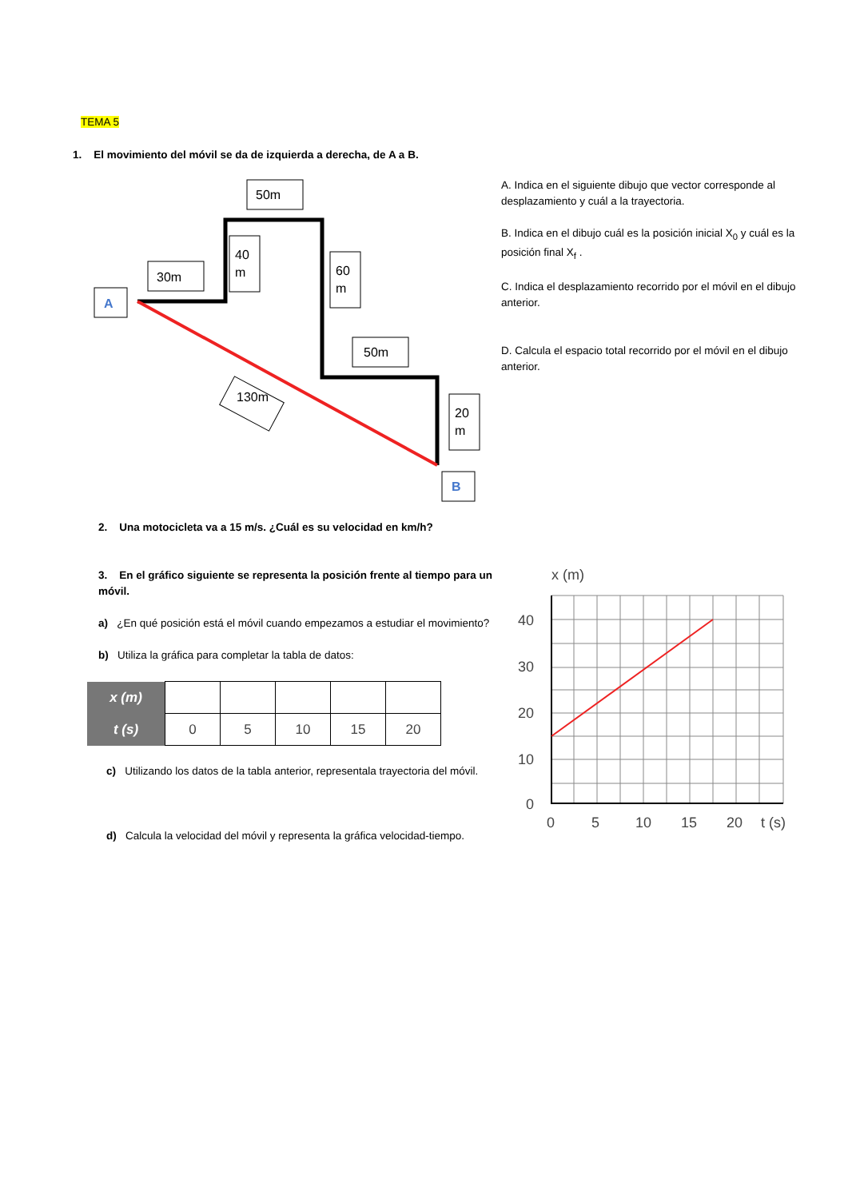TEMA 5
1. El movimiento del móvil se da de izquierda a derecha, de A a B.
A
30m
50m
40
m
60
m
50m
130m
20
m
B
A. Indica en el siguiente dibujo que vector corresponde al desplazamiento y cuál a la trayectoria.
B. Indica en el dibujo cuál es la posición inicial X<sub>0</sub> y cuál es la posición final X<sub>f</sub> .
C. Indica el desplazamiento recorrido por el móvil en el dibujo anterior.
D. Calcula el espacio total recorrido por el móvil en el dibujo anterior.
2. Una motocicleta va a 15 m/s. ¿Cuál es su velocidad en km/h?
3. En el gráfico siguiente se representa la posición frente al tiempo para un móvil.
a) ¿En qué posición está el móvil cuando empezamos a estudiar el movimiento?
b) Utiliza la gráfica para completar la tabla de datos:
| x (m) | | | | | |
| t (s) | 0 | 5 | 10 | 15 | 20 |
c) Utilizando los datos de la tabla anterior, representala trayectoria del móvil.
d) Calcula la velocidad del móvil y representa la gráfica velocidad-tiempo.
x (m)
40
30
20
10
0
0
5
10
15
20
t (s)